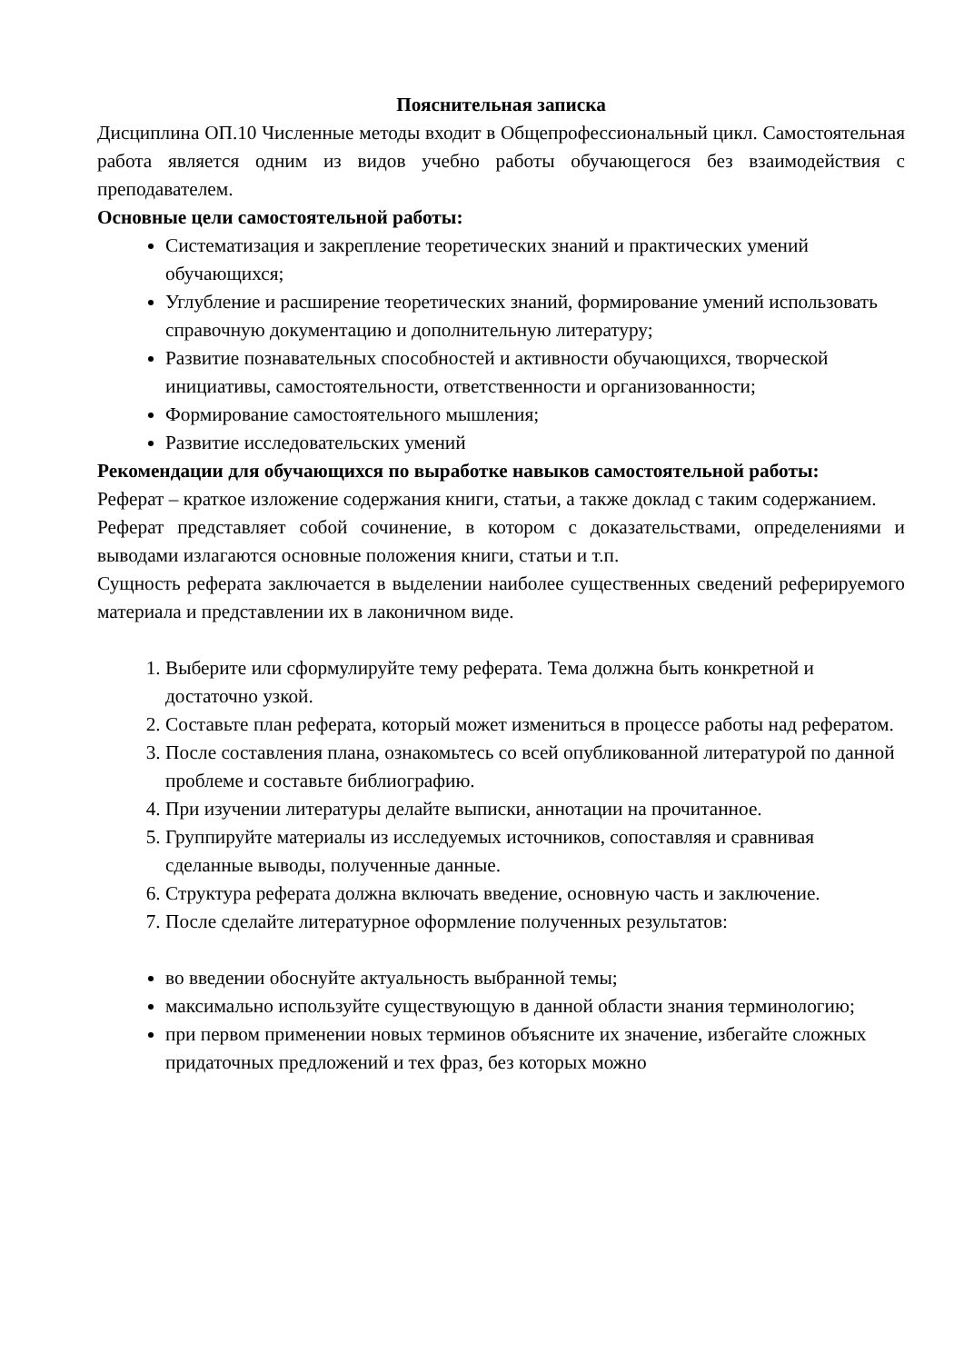Пояснительная записка
Дисциплина ОП.10 Численные методы входит в Общепрофессиональный цикл. Самостоятельная работа является одним из видов учебно работы обучающегося без взаимодействия с преподавателем.
Основные цели самостоятельной работы:
Систематизация и закрепление теоретических знаний и практических умений обучающихся;
Углубление и расширение теоретических знаний, формирование умений использовать справочную документацию и дополнительную литературу;
Развитие познавательных способностей и активности обучающихся, творческой инициативы, самостоятельности, ответственности и организованности;
Формирование самостоятельного мышления;
Развитие исследовательских умений
Рекомендации для обучающихся по выработке навыков самостоятельной работы:
Реферат – краткое изложение содержания книги, статьи, а также доклад с таким содержанием.
Реферат представляет собой сочинение, в котором с доказательствами, определениями и выводами излагаются основные положения книги, статьи и т.п.
Сущность реферата заключается в выделении наиболее существенных сведений реферируемого материала и представлении их в лаконичном виде.
1. Выберите или сформулируйте тему реферата. Тема должна быть конкретной и достаточно узкой.
2. Составьте план реферата, который может измениться в процессе работы над рефератом.
3. После составления плана, ознакомьтесь со всей опубликованной литературой по данной проблеме и составьте библиографию.
4. При изучении литературы делайте выписки, аннотации на прочитанное.
5. Группируйте материалы из исследуемых источников, сопоставляя и сравнивая сделанные выводы, полученные данные.
6. Структура реферата должна включать введение, основную часть и заключение.
7. После сделайте литературное оформление полученных результатов:
во введении обоснуйте актуальность выбранной темы;
максимально используйте существующую в данной области знания терминологию;
при первом применении новых терминов объясните их значение, избегайте сложных придаточных предложений и тех фраз, без которых можно